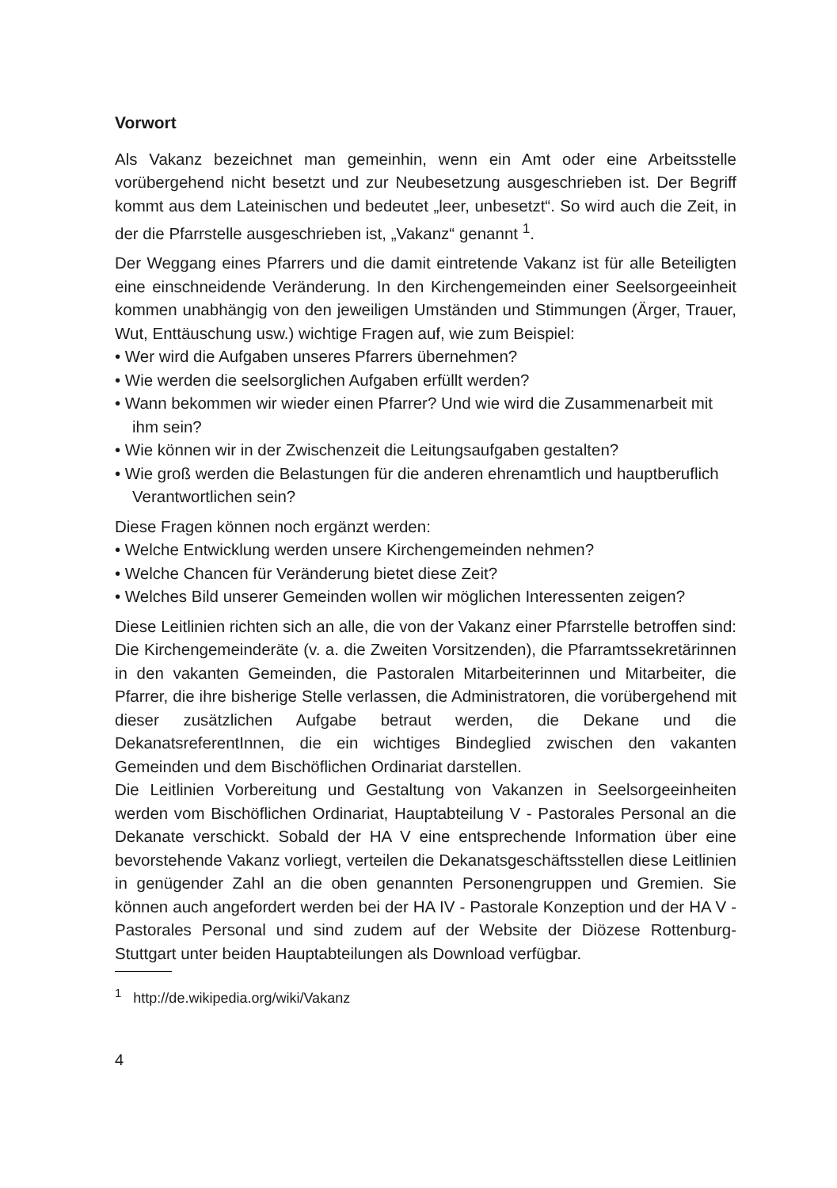Vorwort
Als Vakanz bezeichnet man gemeinhin, wenn ein Amt oder eine Arbeitsstelle vorübergehend nicht besetzt und zur Neubesetzung ausgeschrieben ist. Der Begriff kommt aus dem Lateinischen und bedeutet „leer, unbesetzt“. So wird auch die Zeit, in der die Pfarrstelle ausgeschrieben ist, „Vakanz“ genannt <sup>1</sup>.
Der Weggang eines Pfarrers und die damit eintretende Vakanz ist für alle Beteiligten eine einschneidende Veränderung. In den Kirchengemeinden einer Seelsorgeeinheit kommen unabhängig von den jeweiligen Umständen und Stimmungen (Ärger, Trauer, Wut, Enttäuschung usw.) wichtige Fragen auf, wie zum Beispiel:
• Wer wird die Aufgaben unseres Pfarrers übernehmen?
• Wie werden die seelsorglichen Aufgaben erfüllt werden?
• Wann bekommen wir wieder einen Pfarrer? Und wie wird die Zusammenarbeit mit ihm sein?
• Wie können wir in der Zwischenzeit die Leitungsaufgaben gestalten?
• Wie groß werden die Belastungen für die anderen ehrenamtlich und hauptberuflich Verantwortlichen sein?
Diese Fragen können noch ergänzt werden:
• Welche Entwicklung werden unsere Kirchengemeinden nehmen?
• Welche Chancen für Veränderung bietet diese Zeit?
• Welches Bild unserer Gemeinden wollen wir möglichen Interessenten zeigen?
Diese Leitlinien richten sich an alle, die von der Vakanz einer Pfarrstelle betroffen sind: Die Kirchengemeinderäte (v. a. die Zweiten Vorsitzenden), die Pfarramtssekretärinnen in den vakanten Gemeinden, die Pastoralen Mitarbeiterinnen und Mitarbeiter, die Pfarrer, die ihre bisherige Stelle verlassen, die Administratoren, die vorübergehend mit dieser zusätzlichen Aufgabe betraut werden, die Dekane und die DekanatsreferentInnen, die ein wichtiges Bindeglied zwischen den vakanten Gemeinden und dem Bischöflichen Ordinariat darstellen.
Die Leitlinien Vorbereitung und Gestaltung von Vakanzen in Seelsorgeeinheiten werden vom Bischöflichen Ordinariat, Hauptabteilung V - Pastorales Personal an die Dekanate verschickt. Sobald der HA V eine entsprechende Information über eine bevorstehende Vakanz vorliegt, verteilen die Dekanatsgeschäftsstellen diese Leitlinien in genügender Zahl an die oben genannten Personengruppen und Gremien. Sie können auch angefordert werden bei der HA IV - Pastorale Konzeption und der HA V - Pastorales Personal und sind zudem auf der Website der Diözese Rottenburg-Stuttgart unter beiden Hauptabteilungen als Download verfügbar.
<sup>1</sup> http://de.wikipedia.org/wiki/Vakanz
4